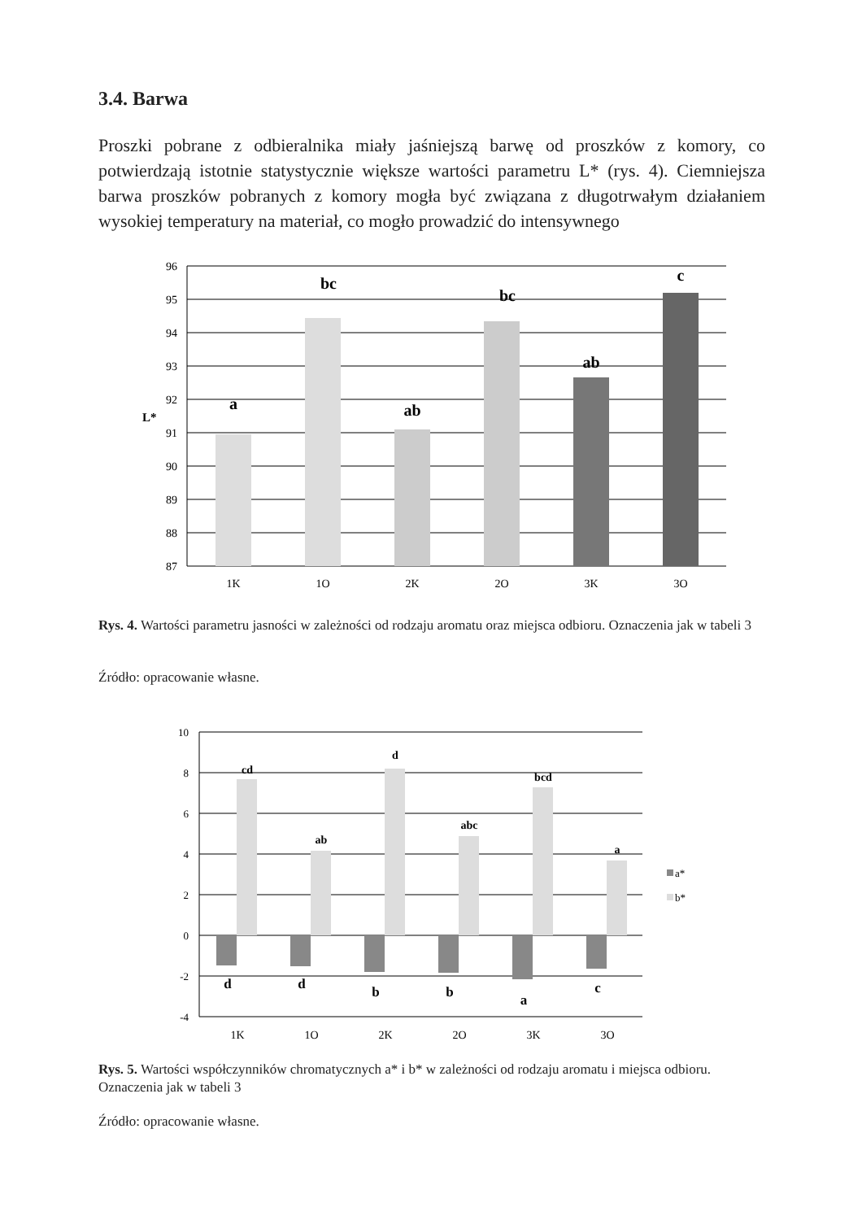3.4. Barwa
Proszki pobrane z odbieralnika miały jaśniejszą barwę od proszków z komory, co potwierdzają istotnie statystycznie większe wartości parametru L* (rys. 4). Ciemniejsza barwa proszków pobranych z komory mogła być związana z długotrwałym działaniem wysokiej temperatury na materiał, co mogło prowadzić do intensywnego
96
95
94
93
92
91
90
89
88
87
L*
1K
1O
2K
2O
3K
3O
a
bc
ab
bc
ab
c
Rys. 4. Wartości parametru jasności w zależności od rodzaju aromatu oraz miejsca odbioru. Oznaczenia jak w tabeli 3
Źródło: opracowanie własne.
10
8
6
4
2
0
-2
-4
1K
1O
2K
2O
3K
3O
cd
ab
d
abc
bcd
a
d
d
b
b
a
c
a*
b*
Rys. 5. Wartości współczynników chromatycznych a* i b* w zależności od rodzaju aromatu i miejsca odbioru. Oznaczenia jak w tabeli 3
Źródło: opracowanie własne.